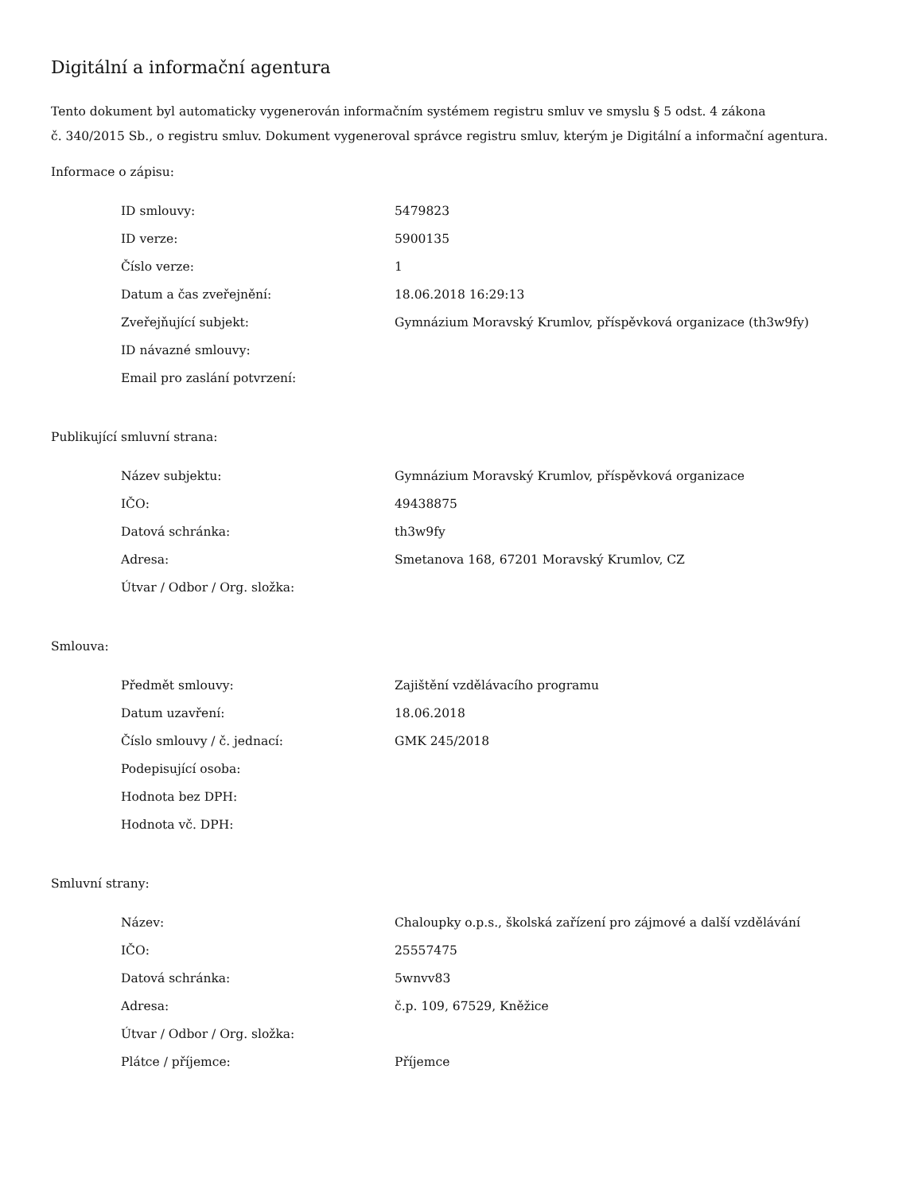Digitální a informační agentura
Tento dokument byl automaticky vygenerován informačním systémem registru smluv ve smyslu § 5 odst. 4 zákona
č. 340/2015 Sb., o registru smluv. Dokument vygeneroval správce registru smluv, kterým je Digitální a informační agentura.
Informace o zápisu:
| ID smlouvy: | 5479823 |
| ID verze: | 5900135 |
| Číslo verze: | 1 |
| Datum a čas zveřejnění: | 18.06.2018 16:29:13 |
| Zveřejňující subjekt: | Gymnázium Moravský Krumlov, příspěvková organizace (th3w9fy) |
| ID návazné smlouvy: | |
| Email pro zaslání potvrzení: | |
Publikující smluvní strana:
| Název subjektu: | Gymnázium Moravský Krumlov, příspěvková organizace |
| IČO: | 49438875 |
| Datová schránka: | th3w9fy |
| Adresa: | Smetanova 168, 67201 Moravský Krumlov, CZ |
| Útvar / Odbor / Org. složka: | |
Smlouva:
| Předmět smlouvy: | Zajištění vzdělávacího programu |
| Datum uzavření: | 18.06.2018 |
| Číslo smlouvy / č. jednací: | GMK 245/2018 |
| Podepisující osoba: | |
| Hodnota bez DPH: | |
| Hodnota vč. DPH: | |
Smluvní strany:
| Název: | Chaloupky o.p.s., školská zařízení pro zájmové a další vzdělávání |
| IČO: | 25557475 |
| Datová schránka: | 5wnvv83 |
| Adresa: | č.p. 109, 67529, Kněžice |
| Útvar / Odbor / Org. složka: | |
| Plátce / příjemce: | Příjemce |